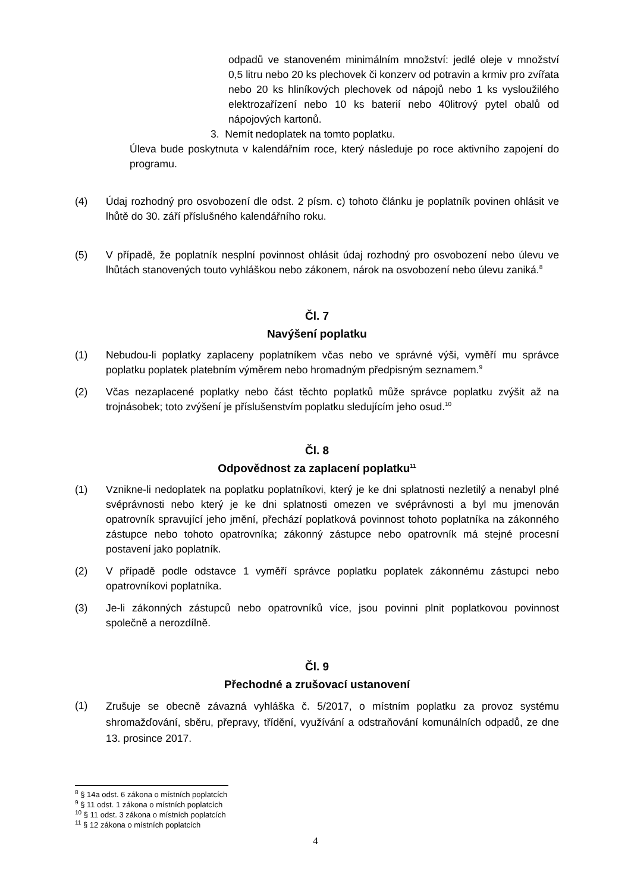odpadů ve stanoveném minimálním množství: jedlé oleje v množství 0,5 litru nebo 20 ks plechovek či konzerv od potravin a krmiv pro zvířata nebo 20 ks hliníkových plechovek od nápojů nebo 1 ks vysloužilého elektrozařízení nebo 10 ks baterií nebo 40litrový pytel obalů od nápojových kartonů.
3. Nemít nedoplatek na tomto poplatku.
Úleva bude poskytnuta v kalendářním roce, který následuje po roce aktivního zapojení do programu.
(4) Údaj rozhodný pro osvobození dle odst. 2 písm. c) tohoto článku je poplatník povinen ohlásit ve lhůtě do 30. září příslušného kalendářního roku.
(5) V případě, že poplatník nesplní povinnost ohlásit údaj rozhodný pro osvobození nebo úlevu ve lhůtách stanovených touto vyhláškou nebo zákonem, nárok na osvobození nebo úlevu zaniká.<sup>8</sup>
Čl. 7
Navýšení poplatku
(1) Nebudou-li poplatky zaplaceny poplatníkem včas nebo ve správné výši, vyměří mu správce poplatku poplatek platebním výměrem nebo hromadným předpisným seznamem.<sup>9</sup>
(2) Včas nezaplacené poplatky nebo část těchto poplatků může správce poplatku zvýšit až na trojnásobek; toto zvýšení je příslušenstvím poplatku sledujícím jeho osud.<sup>10</sup>
Čl. 8
Odpovědnost za zaplacení poplatku<sup>11</sup>
(1) Vznikne-li nedoplatek na poplatku poplatníkovi, který je ke dni splatnosti nezletilý a nenabyl plné svéprávnosti nebo který je ke dni splatnosti omezen ve svéprávnosti a byl mu jmenován opatrovník spravující jeho jmění, přechází poplatková povinnost tohoto poplatníka na zákonného zástupce nebo tohoto opatrovníka; zákonný zástupce nebo opatrovník má stejné procesní postavení jako poplatník.
(2) V případě podle odstavce 1 vyměří správce poplatku poplatek zákonnému zástupci nebo opatrovníkovi poplatníka.
(3) Je-li zákonných zástupců nebo opatrovníků více, jsou povinni plnit poplatkovou povinnost společně a nerozdílně.
Čl. 9
Přechodné a zrušovací ustanovení
(1)
Zrušuje se obecně závazná vyhláška č. 5/2017, o místním poplatku za provoz systému shromažďování, sběru, přepravy, třídění, využívání a odstraňování komunálních odpadů, ze dne 13. prosince 2017.
<sup>8</sup> § 14a odst. 6 zákona o místních poplatcích
<sup>9</sup> § 11 odst. 1 zákona o místních poplatcích
<sup>10</sup> § 11 odst. 3 zákona o místních poplatcích
<sup>11</sup> § 12 zákona o místních poplatcích
4